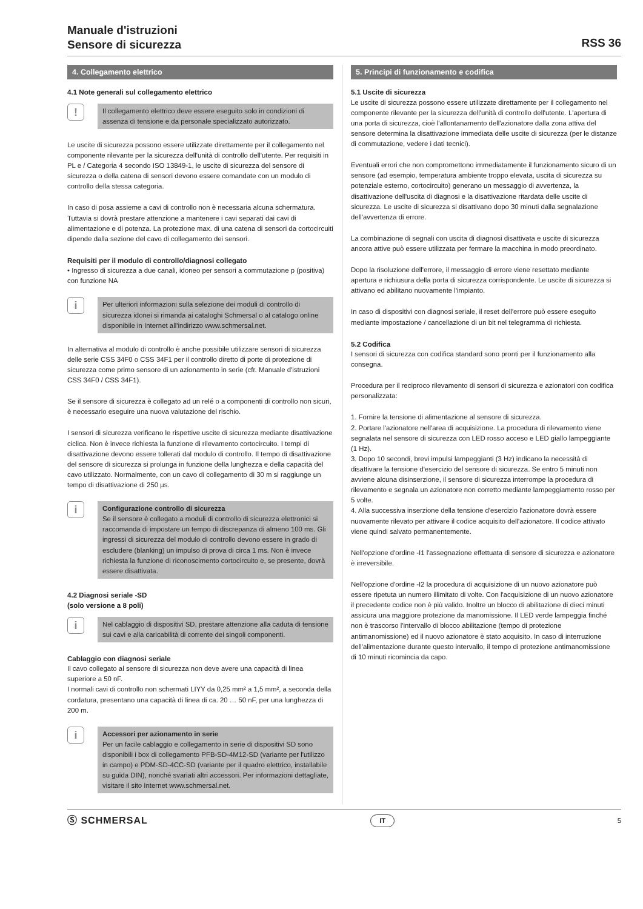Manuale d'istruzioni
Sensore di sicurezza
RSS 36
4. Collegamento elettrico
4.1 Note generali sul collegamento elettrico
!
Il collegamento elettrico deve essere eseguito solo in condizioni di assenza di tensione e da personale specializzato autorizzato.
Le uscite di sicurezza possono essere utilizzate direttamente per il collegamento nel componente rilevante per la sicurezza dell'unità di controllo dell'utente. Per requisiti in PL e / Categoria 4 secondo ISO 13849-1, le uscite di sicurezza del sensore di sicurezza o della catena di sensori devono essere comandate con un modulo di controllo della stessa categoria.
In caso di posa assieme a cavi di controllo non è necessaria alcuna schermatura. Tuttavia si dovrà prestare attenzione a mantenere i cavi separati dai cavi di alimentazione e di potenza. La protezione max. di una catena di sensori da cortocircuiti dipende dalla sezione del cavo di collegamento dei sensori.
Requisiti per il modulo di controllo/diagnosi collegato
• Ingresso di sicurezza a due canali, idoneo per sensori a commutazione p (positiva) con funzione NA
i
Per ulteriori informazioni sulla selezione dei moduli di controllo di sicurezza idonei si rimanda ai cataloghi Schmersal o al catalogo online disponibile in Internet all'indirizzo www.schmersal.net.
In alternativa al modulo di controllo è anche possibile utilizzare sensori di sicurezza delle serie CSS 34F0 o CSS 34F1 per il controllo diretto di porte di protezione di sicurezza come primo sensore di un azionamento in serie (cfr. Manuale d'istruzioni CSS 34F0 / CSS 34F1).
Se il sensore di sicurezza è collegato ad un relé o a componenti di controllo non sicuri, è necessario eseguire una nuova valutazione del rischio.
I sensori di sicurezza verificano le rispettive uscite di sicurezza mediante disattivazione ciclica. Non è invece richiesta la funzione di rilevamento cortocircuito. I tempi di disattivazione devono essere tollerati dal modulo di controllo. Il tempo di disattivazione del sensore di sicurezza si prolunga in funzione della lunghezza e della capacità del cavo utilizzato. Normalmente, con un cavo di collegamento di 30 m si raggiunge un tempo di disattivazione di 250 µs.
i
Configurazione controllo di sicurezza
Se il sensore è collegato a moduli di controllo di sicurezza elettronici si raccomanda di impostare un tempo di discrepanza di almeno 100 ms. Gli ingressi di sicurezza del modulo di controllo devono essere in grado di escludere (blanking) un impulso di prova di circa 1 ms. Non è invece richiesta la funzione di riconoscimento cortocircuito e, se presente, dovrà essere disattivata.
4.2 Diagnosi seriale -SD
(solo versione a 8 poli)
i
Nel cablaggio di dispositivi SD, prestare attenzione alla caduta di tensione sui cavi e alla caricabilità di corrente dei singoli componenti.
Cablaggio con diagnosi seriale
Il cavo collegato al sensore di sicurezza non deve avere una capacità di linea superiore a 50 nF.
I normali cavi di controllo non schermati LIYY da 0,25 mm² a 1,5 mm², a seconda della cordatura, presentano una capacità di linea di ca. 20 … 50 nF, per una lunghezza di 200 m.
i
Accessori per azionamento in serie
Per un facile cablaggio e collegamento in serie di dispositivi SD sono disponibili i box di collegamento PFB-SD-4M12-SD (variante per l'utilizzo in campo) e PDM-SD-4CC-SD (variante per il quadro elettrico, installabile su guida DIN), nonché svariati altri accessori. Per informazioni dettagliate, visitare il sito Internet www.schmersal.net.
5. Principi di funzionamento e codifica
5.1 Uscite di sicurezza
Le uscite di sicurezza possono essere utilizzate direttamente per il collegamento nel componente rilevante per la sicurezza dell'unità di controllo dell'utente. L'apertura di una porta di sicurezza, cioè l'allontanamento dell'azionatore dalla zona attiva del sensore determina la disattivazione immediata delle uscite di sicurezza (per le distanze di commutazione, vedere i dati tecnici).
Eventuali errori che non compromettono immediatamente il funzionamento sicuro di un sensore (ad esempio, temperatura ambiente troppo elevata, uscita di sicurezza su potenziale esterno, cortocircuito) generano un messaggio di avvertenza, la disattivazione dell'uscita di diagnosi e la disattivazione ritardata delle uscite di sicurezza. Le uscite di sicurezza si disattivano dopo 30 minuti dalla segnalazione dell'avvertenza di errore.
La combinazione di segnali con uscita di diagnosi disattivata e uscite di sicurezza ancora attive può essere utilizzata per fermare la macchina in modo preordinato.
Dopo la risoluzione dell'errore, il messaggio di errore viene resettato mediante apertura e richiusura della porta di sicurezza corrispondente. Le uscite di sicurezza si attivano ed abilitano nuovamente l'impianto.
In caso di dispositivi con diagnosi seriale, il reset dell'errore può essere eseguito mediante impostazione / cancellazione di un bit nel telegramma di richiesta.
5.2 Codifica
I sensori di sicurezza con codifica standard sono pronti per il funzionamento alla consegna.
Procedura per il reciproco rilevamento di sensori di sicurezza e azionatori con codifica personalizzata:
1. Fornire la tensione di alimentazione al sensore di sicurezza.
2. Portare l'azionatore nell'area di acquisizione. La procedura di rilevamento viene segnalata nel sensore di sicurezza con LED rosso acceso e LED giallo lampeggiante (1 Hz).
3. Dopo 10 secondi, brevi impulsi lampeggianti (3 Hz) indicano la necessità di disattivare la tensione d'esercizio del sensore di sicurezza. Se entro 5 minuti non avviene alcuna disinserzione, il sensore di sicurezza interrompe la procedura di rilevamento e segnala un azionatore non corretto mediante lampeggiamento rosso per 5 volte.
4. Alla successiva inserzione della tensione d'esercizio l'azionatore dovrà essere nuovamente rilevato per attivare il codice acquisito dell'azionatore. Il codice attivato viene quindi salvato permanentemente.
Nell'opzione d'ordine -I1 l'assegnazione effettuata di sensore di sicurezza e azionatore è irreversibile.
Nell'opzione d'ordine -I2 la procedura di acquisizione di un nuovo azionatore può essere ripetuta un numero illimitato di volte. Con l'acquisizione di un nuovo azionatore il precedente codice non è più valido. Inoltre un blocco di abilitazione di dieci minuti assicura una maggiore protezione da manomissione. Il LED verde lampeggia finché non è trascorso l'intervallo di blocco abilitazione (tempo di protezione antimanomissione) ed il nuovo azionatore è stato acquisito. In caso di interruzione dell'alimentazione durante questo intervallo, il tempo di protezione antimanomissione di 10 minuti ricomincia da capo.
Ⓢ SCHMERSAL IT 5